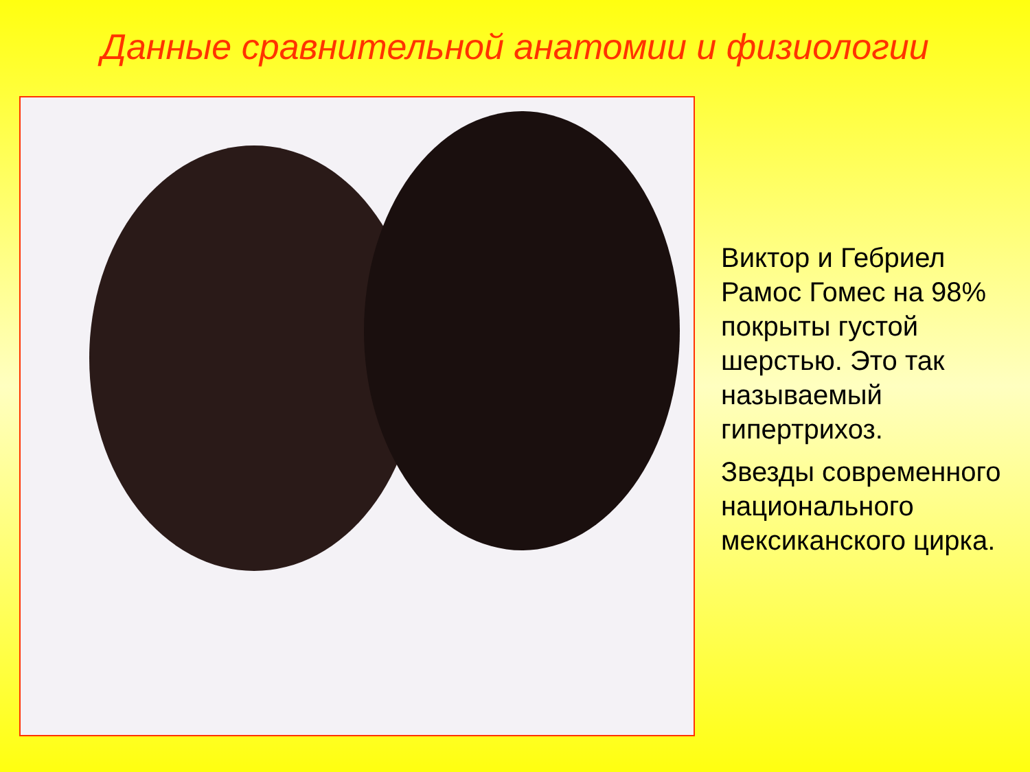Данные сравнительной анатомии и физиологии
Виктор и Гебриел Рамос Гомес на 98% покрыты густой шерстью. Это так называемый гипертрихоз.
Звезды современного национального мексиканского цирка.